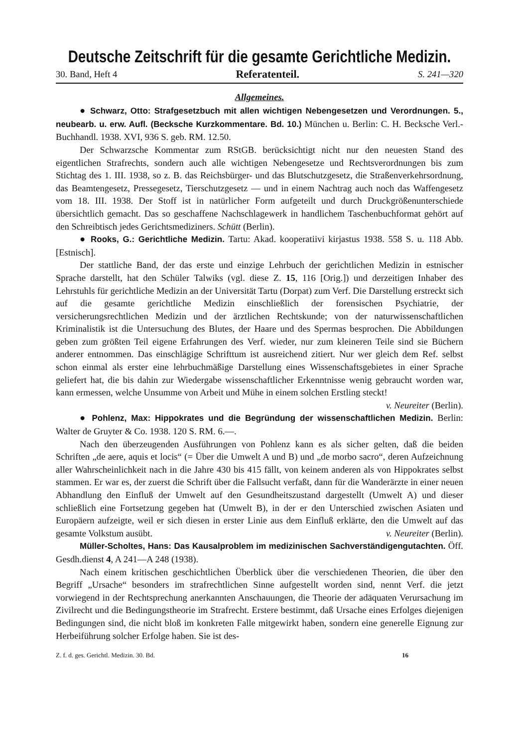Deutsche Zeitschrift für die gesamte Gerichtliche Medizin.
30. Band, Heft 4 Referatenteil. S. 241—320
Allgemeines.
● Schwarz, Otto: Strafgesetzbuch mit allen wichtigen Nebengesetzen und Verordnungen. 5., neubearb. u. erw. Aufl. (Becksche Kurzkommentare. Bd. 10.) München u. Berlin: C. H. Becksche Verl.-Buchhandl. 1938. XVI, 936 S. geb. RM. 12.50.
Der Schwarzsche Kommentar zum RStGB. berücksichtigt nicht nur den neuesten Stand des eigentlichen Strafrechts, sondern auch alle wichtigen Nebengesetze und Rechtsverordnungen bis zum Stichtag des 1. III. 1938, so z. B. das Reichsbürger- und das Blutschutzgesetz, die Straßenverkehrsordnung, das Beamtengesetz, Pressegesetz, Tierschutzgesetz — und in einem Nachtrag auch noch das Waffengesetz vom 18. III. 1938. Der Stoff ist in natürlicher Form aufgeteilt und durch Druckgrößenunterschiede übersichtlich gemacht. Das so geschaffene Nachschlagewerk in handlichem Taschenbuchformat gehört auf den Schreibtisch jedes Gerichtsmediziners. Schütt (Berlin).
● Rooks, G.: Gerichtliche Medizin. Tartu: Akad. kooperatiivi kirjastus 1938. 558 S. u. 118 Abb. [Estnisch].
Der stattliche Band, der das erste und einzige Lehrbuch der gerichtlichen Medizin in estnischer Sprache darstellt, hat den Schüler Talwiks (vgl. diese Z. 15, 116 [Orig.]) und derzeitigen Inhaber des Lehrstuhls für gerichtliche Medizin an der Universität Tartu (Dorpat) zum Verf. Die Darstellung erstreckt sich auf die gesamte gerichtliche Medizin einschließlich der forensischen Psychiatrie, der versicherungsrechtlichen Medizin und der ärztlichen Rechtskunde; von der naturwissenschaftlichen Kriminalistik ist die Untersuchung des Blutes, der Haare und des Spermas besprochen. Die Abbildungen geben zum größten Teil eigene Erfahrungen des Verf. wieder, nur zum kleineren Teile sind sie Büchern anderer entnommen. Das einschlägige Schrifttum ist ausreichend zitiert. Nur wer gleich dem Ref. selbst schon einmal als erster eine lehrbuchmäßige Darstellung eines Wissenschaftsgebietes in einer Sprache geliefert hat, die bis dahin zur Wiedergabe wissenschaftlicher Erkenntnisse wenig gebraucht worden war, kann ermessen, welche Unsumme von Arbeit und Mühe in einem solchen Erstling steckt!
v. Neureiter (Berlin).
● Pohlenz, Max: Hippokrates und die Begründung der wissenschaftlichen Medizin. Berlin: Walter de Gruyter & Co. 1938. 120 S. RM. 6.—.
Nach den überzeugenden Ausführungen von Pohlenz kann es als sicher gelten, daß die beiden Schriften „de aere, aquis et locis“ (= Über die Umwelt A und B) und „de morbo sacro“, deren Aufzeichnung aller Wahrscheinlichkeit nach in die Jahre 430 bis 415 fällt, von keinem anderen als von Hippokrates selbst stammen. Er war es, der zuerst die Schrift über die Fallsucht verfaßt, dann für die Wanderärzte in einer neuen Abhandlung den Einfluß der Umwelt auf den Gesundheitszustand dargestellt (Umwelt A) und dieser schließlich eine Fortsetzung gegeben hat (Umwelt B), in der er den Unterschied zwischen Asiaten und Europäern aufzeigte, weil er sich diesen in erster Linie aus dem Einfluß erklärte, den die Umwelt auf das gesamte Volkstum ausübt. v. Neureiter (Berlin).
Müller-Scholtes, Hans: Das Kausalproblem im medizinischen Sachverständigengutachten. Öff. Gesdh.dienst 4, A 241—A 248 (1938).
Nach einem kritischen geschichtlichen Überblick über die verschiedenen Theorien, die über den Begriff „Ursache“ besonders im strafrechtlichen Sinne aufgestellt worden sind, nennt Verf. die jetzt vorwiegend in der Rechtsprechung anerkannten Anschauungen, die Theorie der adäquaten Verursachung im Zivilrecht und die Bedingungstheorie im Strafrecht. Erstere bestimmt, daß Ursache eines Erfolges diejenigen Bedingungen sind, die nicht bloß im konkreten Falle mitgewirkt haben, sondern eine generelle Eignung zur Herbeiführung solcher Erfolge haben. Sie ist des-
Z. f. d. ges. Gerichtl. Medizin. 30. Bd. 16